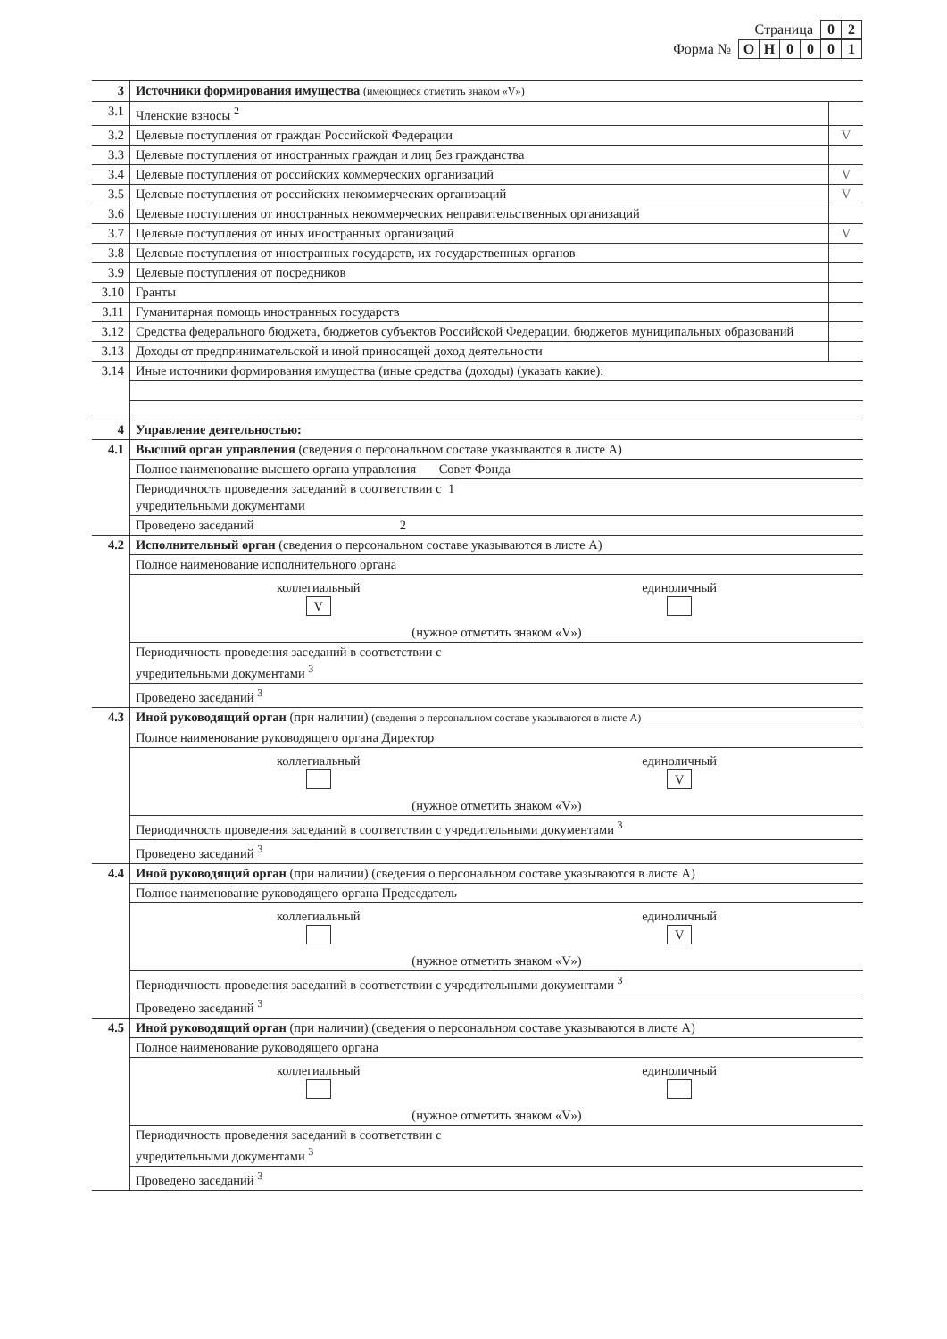| Страница | 0 | 2 |
| Форма № | О | Н | 0 | 0 | 0 | 1 |
| 3 | Источники формирования имущества (имеющиеся отметить знаком «V») | |
| 3.1 | Членские взносы <sup>2</sup> | |
| 3.2 | Целевые поступления от граждан Российской Федерации | V |
| 3.3 | Целевые поступления от иностранных граждан и лиц без гражданства | |
| 3.4 | Целевые поступления от российских коммерческих организаций | V |
| 3.5 | Целевые поступления от российских некоммерческих организаций | V |
| 3.6 | Целевые поступления от иностранных некоммерческих неправительственных организаций | |
| 3.7 | Целевые поступления от иных иностранных организаций | V |
| 3.8 | Целевые поступления от иностранных государств, их государственных органов | |
| 3.9 | Целевые поступления от посредников | |
| 3.10 | Гранты | |
| 3.11 | Гуманитарная помощь иностранных государств | |
| 3.12 | Средства федерального бюджета, бюджетов субъектов Российской Федерации, бюджетов муниципальных образований | |
| 3.13 | Доходы от предпринимательской и иной приносящей доход деятельности | |
| 3.14 | Иные источники формирования имущества (иные средства (доходы) (указать какие): | |
| 4 | Управление деятельностью: | |
| 4.1 | Высший орган управления (сведения о персональном составе указываются в листе А) | |
| | Полное наименование высшего органа управления Совет Фонда | |
| | Периодичность проведения заседаний в соответствии с 1 учредительными документами | |
| | Проведено заседаний 2 | |
| 4.2 | Исполнительный орган (сведения о персональном составе указываются в листе А) | |
| | Полное наименование исполнительного органа | |
| | коллегиальный V единоличный (нужное отметить знаком «V») | |
| | Периодичность проведения заседаний в соответствии с учредительными документами <sup>3</sup> | |
| | Проведено заседаний <sup>3</sup> | |
| 4.3 | Иной руководящий орган (при наличии) (сведения о персональном составе указываются в листе А) | |
| | Полное наименование руководящего органа Директор | |
| | коллегиальный единоличный V (нужное отметить знаком «V») | |
| | Периодичность проведения заседаний в соответствии с учредительными документами <sup>3</sup> | |
| | Проведено заседаний <sup>3</sup> | |
| 4.4 | Иной руководящий орган (при наличии) (сведения о персональном составе указываются в листе А) | |
| | Полное наименование руководящего органа Председатель | |
| | коллегиальный единоличный V (нужное отметить знаком «V») | |
| | Периодичность проведения заседаний в соответствии с учредительными документами <sup>3</sup> | |
| | Проведено заседаний <sup>3</sup> | |
| 4.5 | Иной руководящий орган (при наличии) (сведения о персональном составе указываются в листе А) | |
| | Полное наименование руководящего органа | |
| | коллегиальный единоличный (нужное отметить знаком «V») | |
| | Периодичность проведения заседаний в соответствии с учредительными документами <sup>3</sup> | |
| | Проведено заседаний <sup>3</sup> | |